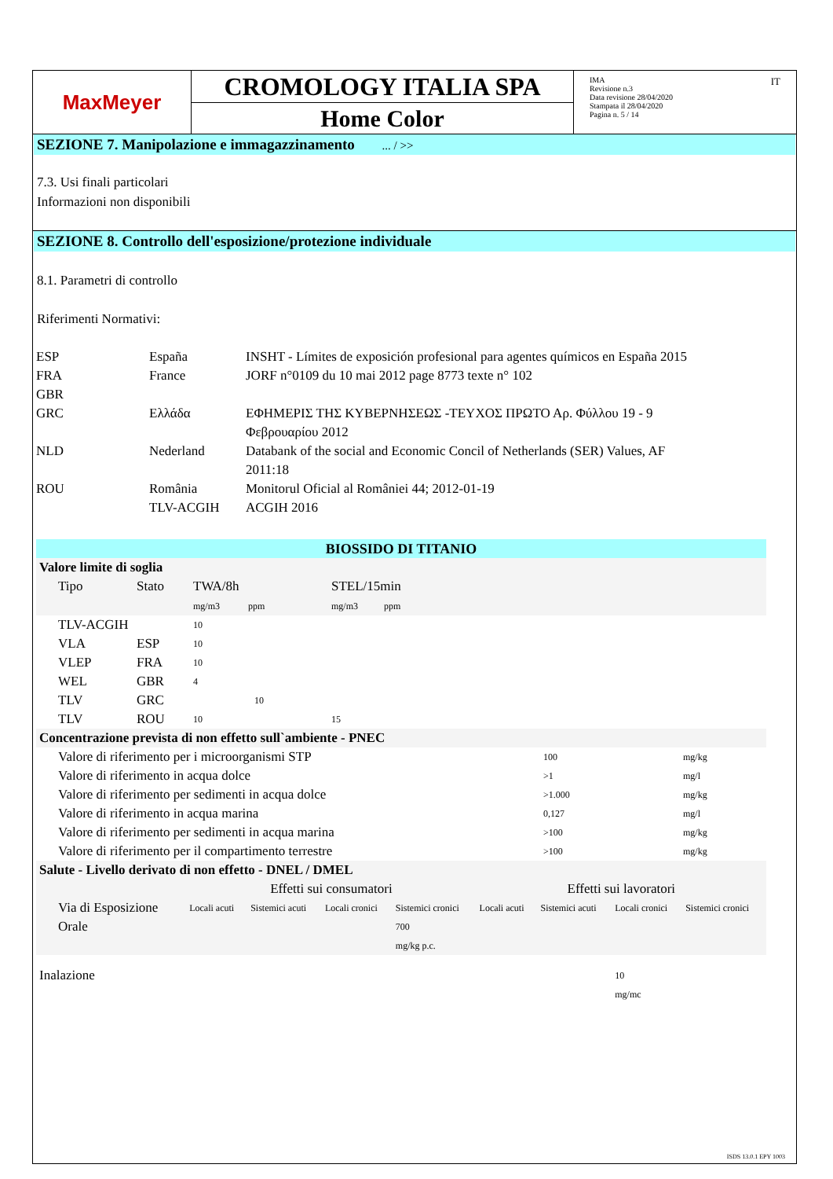MaxMeyer
CROMOLOGY ITALIA SPA
Home Color
IMA
Revisione n.3
Data revisione 28/04/2020
Stampata il 28/04/2020
Pagina n. 5 / 14
IT
SEZIONE 7. Manipolazione e immagazzinamento ... / >>
7.3. Usi finali particolari
Informazioni non disponibili
SEZIONE 8. Controllo dell'esposizione/protezione individuale
8.1. Parametri di controllo
Riferimenti Normativi:
| ESP | España | INSHT - Límites de exposición profesional para agentes químicos en España 2015 |
| FRA | France | JORF n°0109 du 10 mai 2012 page 8773 texte n° 102 |
| GBR | | |
| GRC | Ελλάδα | ΕΦΗΜΕΡΙΣ ΤΗΣ ΚΥΒΕΡΝΗΣΕΩΣ -ΤΕΥΧΟΣ ΠΡΩΤΟ Αρ. Φύλλου 19 - 9 Φεβρουαρίου 2012 |
| NLD | Nederland | Databank of the social and Economic Concil of Netherlands (SER) Values, AF 2011:18 |
| ROU | România | Monitorul Oficial al României 44; 2012-01-19 |
| | TLV-ACGIH | ACGIH 2016 |
BIOSSIDO DI TITANIO
| Valore limite di soglia | | | | | |
| Tipo | Stato | TWA/8h mg/m3 ppm | | STEL/15min mg/m3 ppm | |
| TLV-ACGIH | | 10 | | | |
| VLA | ESP | 10 | | | |
| VLEP | FRA | 10 | | | |
| WEL | GBR | 4 | | | |
| TLV | GRC | | 10 | | |
| TLV | ROU | 10 | | 15 | |
| Concentrazione prevista di non effetto sull`ambiente - PNEC | | |
| Valore di riferimento per i microorganismi STP | 100 | mg/kg |
| Valore di riferimento in acqua dolce | >1 | mg/l |
| Valore di riferimento per sedimenti in acqua dolce | >1.000 | mg/kg |
| Valore di riferimento in acqua marina | 0,127 | mg/l |
| Valore di riferimento per sedimenti in acqua marina | >100 | mg/kg |
| Valore di riferimento per il compartimento terrestre | >100 | mg/kg |
| Salute - Livello derivato di non effetto - DNEL / DMEL | | | | | | | | |
| | Effetti sui consumatori | | | | Effetti sui lavoratori | | | |
| Via di Esposizione | Locali acuti | Sistemici acuti | Locali cronici | Sistemici cronici | Locali acuti | Sistemici acuti | Locali cronici | Sistemici cronici |
| Orale | | | | 700 mg/kg p.c. | | | | |
| Inalazione | | | | | | | 10 mg/mc | |
ISDS 13.0.1 EPY 1003